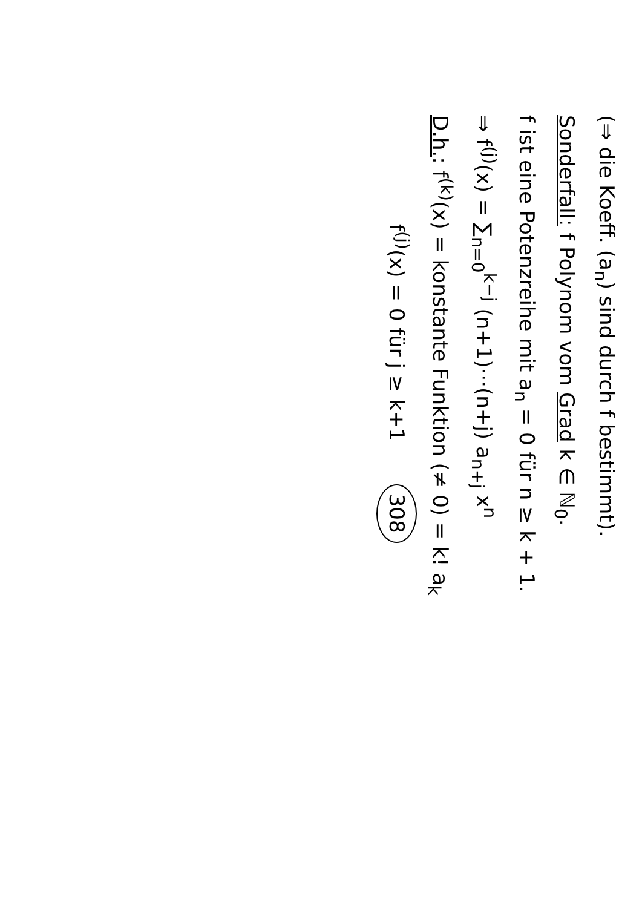(⇒ die Koeff. (a<sub>n</sub>) sind durch f bestimmt).
Sonderfall: f Polynom vom Grad k ∈ ℕ<sub>0</sub>.
f ist eine Potenzreihe mit a<sub>n</sub> = 0 für n ≥ k + 1.
⇒ f<sup>(j)</sup>(x) = ∑<sub>n=0</sub><sup>k−j</sup> (n+1)···(n+j) a<sub>n+j</sub> x<sup>n</sup>
D.h.: f<sup>(k)</sup>(x) = konstante Funktion (≠ 0) = k! a<sub>k</sub>
f<sup>(j)</sup>(x) = 0 für j ≥ k+1 308